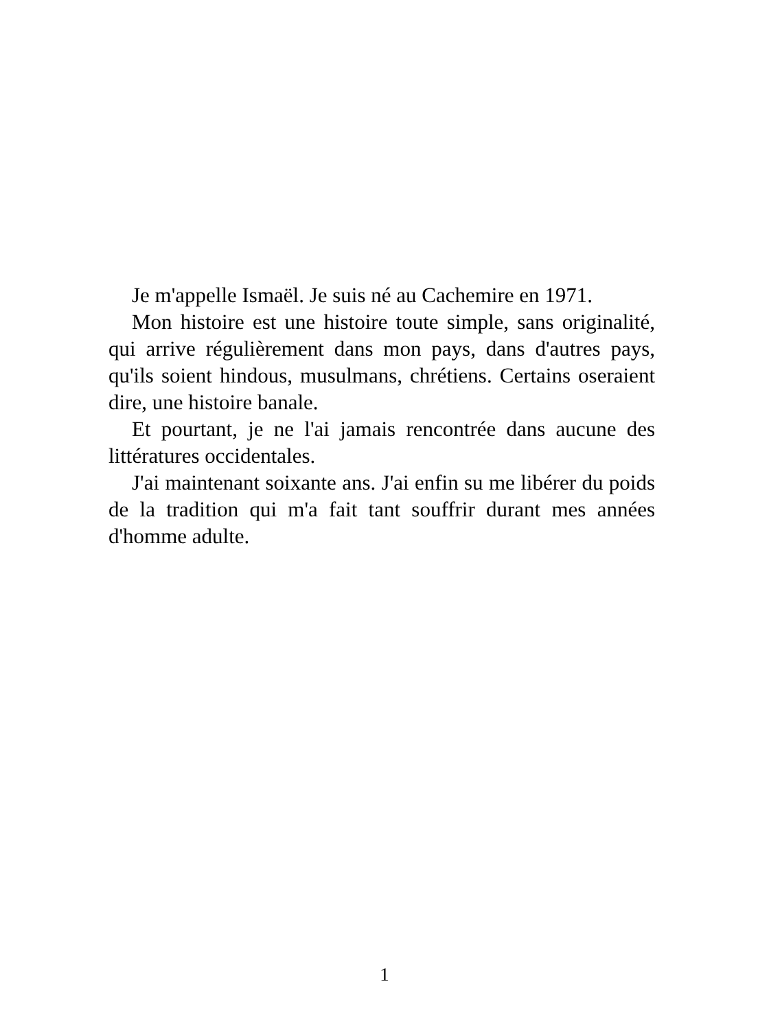Je m'appelle Ismaël. Je suis né au Cachemire en 1971.
Mon histoire est une histoire toute simple, sans originalité, qui arrive régulièrement dans mon pays, dans d'autres pays, qu'ils soient hindous, musulmans, chrétiens. Certains oseraient dire, une histoire banale.
Et pourtant, je ne l'ai jamais rencontrée dans aucune des littératures occidentales.
J'ai maintenant soixante ans. J'ai enfin su me libérer du poids de la tradition qui m'a fait tant souffrir durant mes années d'homme adulte.
1